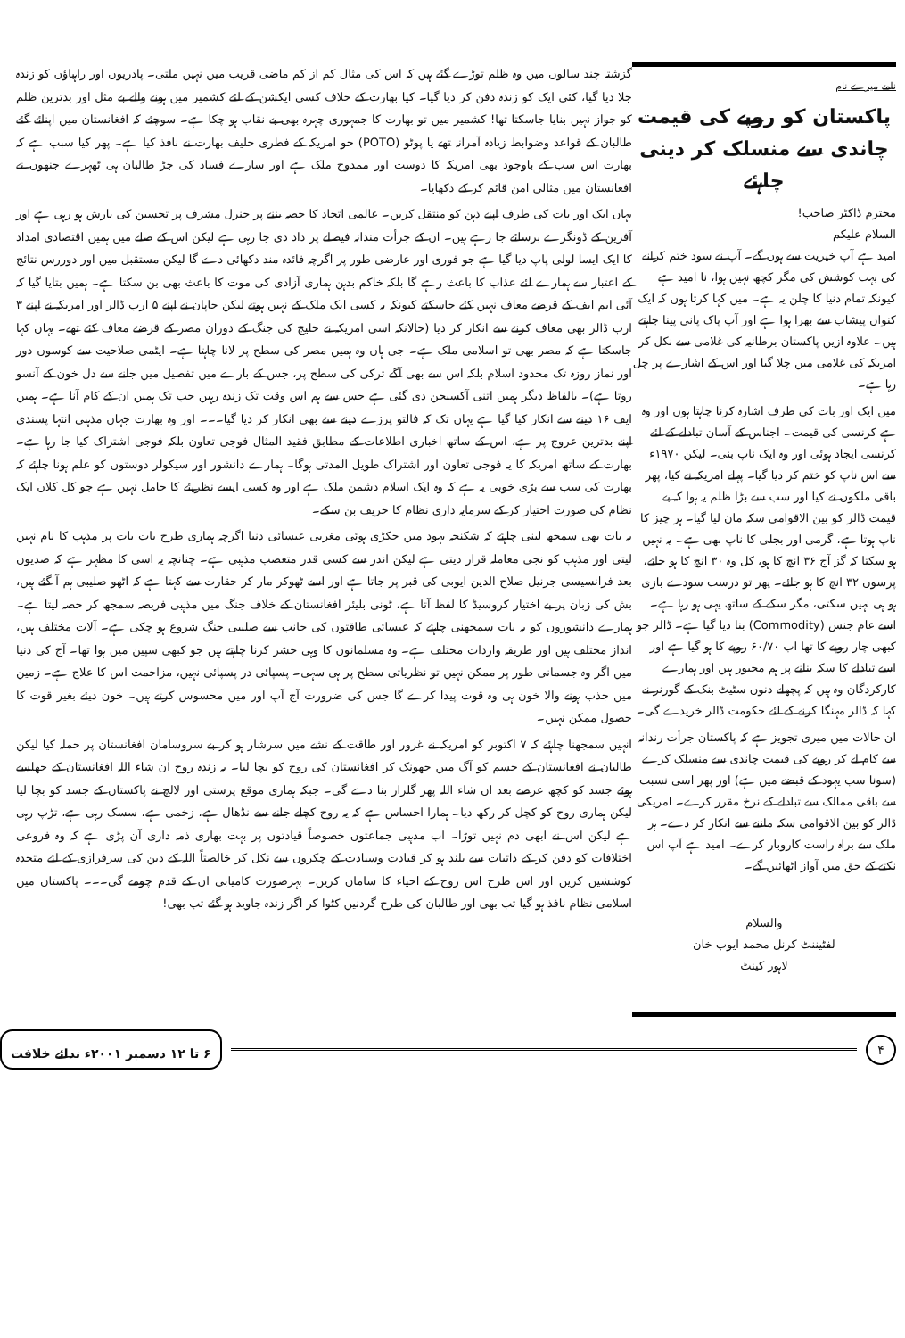گزشتہ چند سالوں میں وہ ظلم توڑے گئے ہیں کہ اس کی مثال کم از کم ماضی قریب میں نہیں ملتی۔ پادریوں اور راہباؤں کو زندہ جلا دیا گیا، کئی ایک کو زندہ دفن کر دیا گیا۔ کیا بھارت کے خلاف کسی ایکشن کے لئے کشمیر میں ہونے والے بے مثل اور بدترین ظلم کو جواز نہیں بنایا جاسکتا تھا! کشمیر میں تو بھارت کا جمہوری چہرہ بھی بے نقاب ہو چکا ہے۔ سوچئے کہ افغانستان میں اپنائے گئے طالبان کے قواعد وضوابط زیادہ آمرانہ تھے یا پوٹو (POTO) جو امریکہ کے فطری حلیف بھارت نے نافذ کیا ہے۔ پھر کیا سبب ہے کہ بھارت اس سب کے باوجود بھی امریکہ کا دوست اور ممدوح ملک ہے اور سارے فساد کی جڑ طالبان ہی ٹھہرے جنھوں نے افغانستان میں مثالی امن قائم کر کے دکھایا۔
یہاں ایک اور بات کی طرف اپنے ذہن کو منتقل کریں۔ عالمی اتحاد کا حصہ بننے پر جنرل مشرف پر تحسین کی بارش ہو رہی ہے اور آفرین کے ڈونگرے برسائے جا رہے ہیں۔ ان کے جرأت مندانہ فیصلے پر داد دی جا رہی ہے لیکن اس کے صلے میں ہمیں اقتصادی امداد کا ایک ایسا لولی پاپ دیا گیا ہے جو فوری اور عارضی طور پر اگرچہ فائدہ مند دکھائی دے گا لیکن مستقبل میں اور دوررس نتائج کے اعتبار سے ہمارے لئے عذاب کا باعث رہے گا بلکہ خاکم بدہن ہماری آزادی کی موت کا باعث بھی بن سکتا ہے۔ ہمیں بتایا گیا کہ آئی ایم ایف کے قرضے معاف نہیں کئے جاسکتے کیونکہ یہ کسی ایک ملک کے نہیں ہوتے لیکن جاپان نے اپنے ۵ ارب ڈالر اور امریکہ نے اپنے ۳ ارب ڈالر بھی معاف کرنے سے انکار کر دیا (حالانکہ اسی امریکہ نے خلیج کی جنگ کے دوران مصر کے قرضے معاف کئے تھے۔ یہاں کہا جاسکتا ہے کہ مصر بھی تو اسلامی ملک ہے۔ جی ہاں وہ ہمیں مصر کی سطح پر لانا چاہتا ہے۔ ایٹمی صلاحیت سے کوسوں دور اور نماز روزہ تک محدود اسلام بلکہ اس سے بھی آگے ترکی کی سطح پر، جس کے بارے میں تفصیل میں جانے سے دل خون کے آنسو روتا ہے)۔ بالفاظ دیگر ہمیں اتنی آکسیجن دی گئی ہے جس سے ہم اس وقت تک زندہ رہیں جب تک ہمیں ان کے کام آنا ہے۔ ہمیں ایف ۱۶ دینے سے انکار کیا گیا ہے یہاں تک کہ فالتو پرزے دینے سے بھی انکار کر دیا گیا۔۔۔ اور وہ بھارت جہاں مذہبی انتہا پسندی اپنے بدترین عروج پر ہے، اس کے ساتھ اخباری اطلاعات کے مطابق فقید المثال فوجی تعاون بلکہ فوجی اشتراک کیا جا رہا ہے۔ بھارت کے ساتھ امریکہ کا یہ فوجی تعاون اور اشتراک طویل المدتی ہوگا۔ ہمارے دانشور اور سیکولر دوستوں کو علم ہونا چاہئے کہ بھارت کی سب سے بڑی خوبی یہ ہے کہ وہ ایک اسلام دشمن ملک ہے اور وہ کسی ایسے نظریئے کا حامل نہیں ہے جو کل کلاں ایک نظام کی صورت اختیار کر کے سرمایہ داری نظام کا حریف بن سکے۔
یہ بات بھی سمجھ لینی چاہئے کہ شکنجہ یہود میں جکڑی ہوئی مغربی عیسائی دنیا اگرچہ ہماری طرح بات بات پر مذہب کا نام نہیں لیتی اور مذہب کو نجی معاملہ قرار دیتی ہے لیکن اندر سے کسی قدر متعصب مذہبی ہے۔ چنانچہ یہ اسی کا مظہر ہے کہ صدیوں بعد فرانسیسی جرنیل صلاح الدین ایوبی کی قبر پر جاتا ہے اور اسے ٹھوکر مار کر حقارت سے کہتا ہے کہ اٹھو صلیبی ہم آ گئے ہیں، بش کی زبان پر بے اختیار کروسیڈ کا لفظ آتا ہے، ٹونی بلیئر افغانستان کے خلاف جنگ میں مذہبی فریضہ سمجھ کر حصہ لیتا ہے۔ ہمارے دانشوروں کو یہ بات سمجھنی چاہئے کہ عیسائی طاقتوں کی جانب سے صلیبی جنگ شروع ہو چکی ہے۔ آلات مختلف ہیں، انداز مختلف ہیں اور طریقہ واردات مختلف ہے۔ وہ مسلمانوں کا وہی حشر کرنا چاہتے ہیں جو کبھی سپین میں ہوا تھا۔ آج کی دنیا میں اگر وہ جسمانی طور پر ممکن نہیں تو نظریاتی سطح پر ہی سہی۔ پسپائی در پسپائی نہیں، مزاحمت اس کا علاج ہے۔ زمین میں جذب ہونے والا خون ہی وہ قوت پیدا کرے گا جس کی ضرورت آج آپ اور میں محسوس کرتے ہیں۔ خون دیئے بغیر قوت کا حصول ممکن نہیں۔
انہیں سمجھنا چاہئے کہ ۷ اکتوبر کو امریکہ نے غرور اور طاقت کے نشے میں سرشار ہو کر بے سروسامان افغانستان پر حملہ کیا لیکن طالبان نے افغانستان کے جسم کو آگ میں جھونک کر افغانستان کی روح کو بچا لیا۔ یہ زندہ روح ان شاء اللہ افغانستان کے جھلسے ہوئے جسد کو کچھ عرصے بعد ان شاء اللہ پھر گلزار بنا دے گی۔ جبکہ ہماری موقع پرستی اور لالچ نے پاکستان کے جسد کو بچا لیا لیکن ہماری روح کو کچل کر رکھ دیا۔ ہمارا احساس ہے کہ یہ روح کچلے جانے سے نڈھال ہے، زخمی ہے، سسک رہی ہے، تڑپ رہی ہے لیکن اس نے ابھی دم نہیں توڑا۔ اب مذہبی جماعتوں خصوصاً قیادتوں پر بہت بھاری ذمہ داری آن پڑی ہے کہ وہ فروعی اختلافات کو دفن کر کے ذاتیات سے بلند ہو کر قیادت وسیادت کے چکروں سے نکل کر خالصتاً اللہ کے دین کی سرفرازی کے لئے متحدہ کوششیں کریں اور اس طرح اس روح کے احیاء کا سامان کریں۔ بہرصورت کامیابی ان کے قدم چومے گی۔۔۔ پاکستان میں اسلامی نظام نافذ ہو گیا تب بھی اور طالبان کی طرح گردنیں کٹوا کر اگر زندہ جاوید ہو گئے تب بھی!
نامے میرے نام
پاکستان کو روپے کی قیمت
چاندی سے منسلک کر دینی چاہئے
محترم ڈاکٹر صاحب!
السلام علیکم
امید ہے آپ خیریت سے ہوں گے۔ آپ نے سود ختم کرانے کی بہت کوشش کی مگر کچھ نہیں ہوا، نا امید ہے کیونکہ تمام دنیا کا چلن یہ ہے۔ میں کہا کرتا ہوں کہ ایک کنواں پیشاب سے بھرا ہوا ہے اور آپ پاک پانی پینا چاہتے ہیں۔ علاوہ ازیں پاکستان برطانیہ کی غلامی سے نکل کر امریکہ کی غلامی میں چلا گیا اور اس کے اشارے پر چل رہا ہے۔
میں ایک اور بات کی طرف اشارہ کرنا چاہتا ہوں اور وہ ہے کرنسی کی قیمت۔ اجناس کے آسان تبادلے کے لئے کرنسی ایجاد ہوئی اور وہ ایک ناپ بنی۔ لیکن ۱۹۷۰ء سے اس ناپ کو ختم کر دیا گیا۔ پہلے امریکہ نے کیا، پھر باقی ملکوں نے کیا اور سب سے بڑا ظلم یہ ہوا کہ بے قیمت ڈالر کو بین الاقوامی سکہ مان لیا گیا۔ ہر چیز کا ناپ ہوتا ہے، گرمی اور بجلی کا ناپ بھی ہے۔ یہ نہیں ہو سکتا کہ گز آج ۳۶ انچ کا ہو، کل وہ ۳۰ انچ کا ہو جائے، پرسوں ۳۲ انچ کا ہو جائے۔ پھر تو درست سودے بازی ہو ہی نہیں سکتی، مگر سکے کے ساتھ یہی ہو رہا ہے۔ اسے عام جنس (Commodity) بنا دیا گیا ہے۔ ڈالر جو کبھی چار روپے کا تھا اب ۶۰/۷۰ روپے کا ہو گیا ہے اور اسے تبادلے کا سکہ بنانے پر ہم مجبور ہیں اور ہمارے کارکردگان وہ ہیں کہ پچھلے دنوں سٹیٹ بنک کے گورنر نے کہا کہ ڈالر مہنگا کرنے کے لئے حکومت ڈالر خریدے گی۔
ان حالات میں میری تجویز ہے کہ پاکستان جرأت رندانہ سے کام لے کر روپے کی قیمت چاندی سے منسلک کرے (سونا سب یہود کے قبضے میں ہے) اور پھر اسی نسبت سے باقی ممالک سے تبادلے کے نرخ مقرر کرے۔ امریکی ڈالر کو بین الاقوامی سکہ ماننے سے انکار کر دے۔ ہر ملک سے براہ راست کاروبار کرے۔ امید ہے آپ اس نکتے کے حق میں آواز اٹھائیں گے۔
والسلام
لفٹیننٹ کرنل محمد ایوب خان
لاہور کینٹ
۴
۶ تا ۱۲ دسمبر ۲۰۰۱ء ندائے خلافت